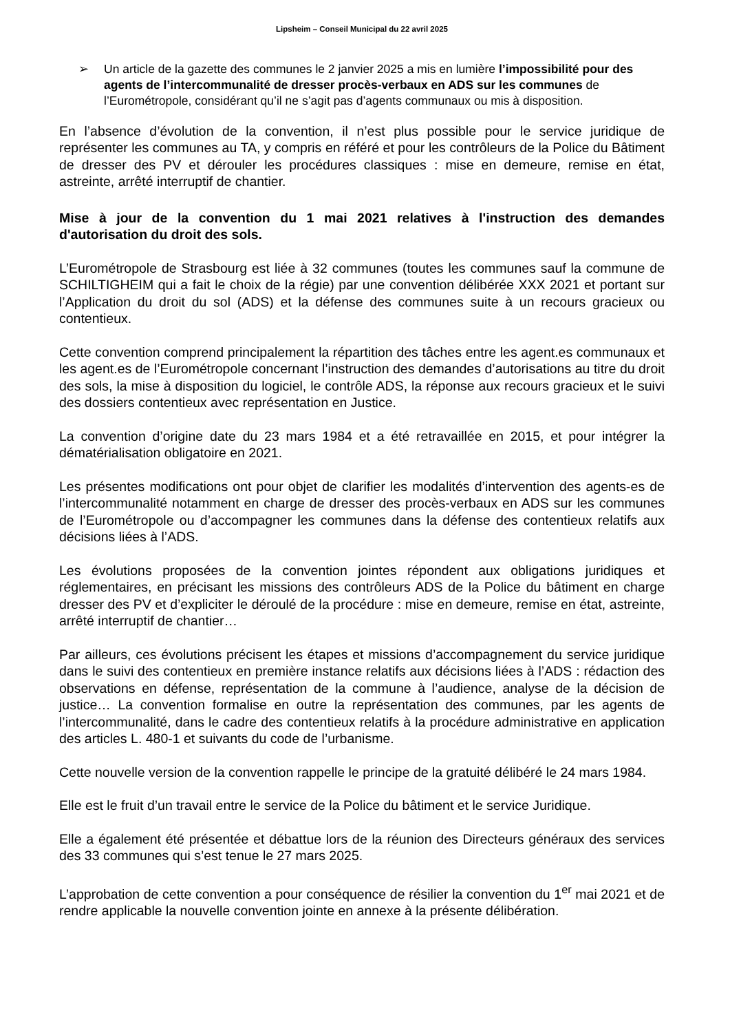Lipsheim – Conseil Municipal du 22 avril 2025
➢ Un article de la gazette des communes le 2 janvier 2025 a mis en lumière l’impossibilité pour des agents de l’intercommunalité de dresser procès-verbaux en ADS sur les communes de l’Eurométropole, considérant qu’il ne s’agit pas d’agents communaux ou mis à disposition.
En l’absence d’évolution de la convention, il n’est plus possible pour le service juridique de représenter les communes au TA, y compris en référé et pour les contrôleurs de la Police du Bâtiment de dresser des PV et dérouler les procédures classiques : mise en demeure, remise en état, astreinte, arrêté interruptif de chantier.
Mise à jour de la convention du 1 mai 2021 relatives à l'instruction des demandes d'autorisation du droit des sols.
L’Eurométropole de Strasbourg est liée à 32 communes (toutes les communes sauf la commune de SCHILTIGHEIM qui a fait le choix de la régie) par une convention délibérée XXX 2021 et portant sur l’Application du droit du sol (ADS) et la défense des communes suite à un recours gracieux ou contentieux.
Cette convention comprend principalement la répartition des tâches entre les agent.es communaux et les agent.es de l’Eurométropole concernant l’instruction des demandes d’autorisations au titre du droit des sols, la mise à disposition du logiciel, le contrôle ADS, la réponse aux recours gracieux et le suivi des dossiers contentieux avec représentation en Justice.
La convention d’origine date du 23 mars 1984 et a été retravaillée en 2015, et pour intégrer la dématérialisation obligatoire en 2021.
Les présentes modifications ont pour objet de clarifier les modalités d’intervention des agents-es de l’intercommunalité notamment en charge de dresser des procès-verbaux en ADS sur les communes de l’Eurométropole ou d’accompagner les communes dans la défense des contentieux relatifs aux décisions liées à l’ADS.
Les évolutions proposées de la convention jointes répondent aux obligations juridiques et réglementaires, en précisant les missions des contrôleurs ADS de la Police du bâtiment en charge dresser des PV et d’expliciter le déroulé de la procédure : mise en demeure, remise en état, astreinte, arrêté interruptif de chantier…
Par ailleurs, ces évolutions précisent les étapes et missions d’accompagnement du service juridique dans le suivi des contentieux en première instance relatifs aux décisions liées à l’ADS : rédaction des observations en défense, représentation de la commune à l’audience, analyse de la décision de justice… La convention formalise en outre la représentation des communes, par les agents de l’intercommunalité, dans le cadre des contentieux relatifs à la procédure administrative en application des articles L. 480-1 et suivants du code de l’urbanisme.
Cette nouvelle version de la convention rappelle le principe de la gratuité délibéré le 24 mars 1984.
Elle est le fruit d’un travail entre le service de la Police du bâtiment et le service Juridique.
Elle a également été présentée et débattue lors de la réunion des Directeurs généraux des services des 33 communes qui s’est tenue le 27 mars 2025.
L’approbation de cette convention a pour conséquence de résilier la convention du 1<sup>er</sup> mai 2021 et de rendre applicable la nouvelle convention jointe en annexe à la présente délibération.